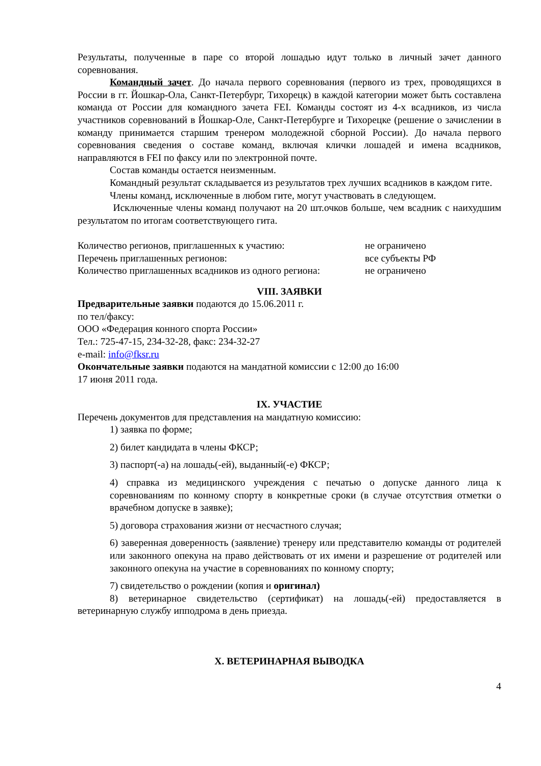Результаты, полученные в паре со второй лошадью идут только в личный зачет данного соревнования.
Командный зачет. До начала первого соревнования (первого из трех, проводящихся в России в гг. Йошкар-Ола, Санкт-Петербург, Тихорецк) в каждой категории может быть составлена команда от России для командного зачета FEI. Команды состоят из 4-х всадников, из числа участников соревнований в Йошкар-Оле, Санкт-Петербурге и Тихорецке (решение о зачислении в команду принимается старшим тренером молодежной сборной России). До начала первого соревнования сведения о составе команд, включая клички лошадей и имена всадников, направляются в FEI по факсу или по электронной почте.
Состав команды остается неизменным.
Командный результат складывается из результатов трех лучших всадников в каждом гите.
Члены команд, исключенные в любом гите, могут участвовать в следующем.
Исключенные члены команд получают на 20 шт.очков больше, чем всадник с наихудшим результатом по итогам соответствующего гита.
Количество регионов, приглашенных к участию: не ограничено
Перечень приглашенных регионов: все субъекты РФ
Количество приглашенных всадников из одного региона: не ограничено
VIII. ЗАЯВКИ
Предварительные заявки подаются до 15.06.2011 г.
по тел/факсу:
ООО «Федерация конного спорта России»
Тел.: 725-47-15, 234-32-28, факс: 234-32-27
e-mail: info@fksr.ru
Окончательные заявки подаются на мандатной комиссии с 12:00 до 16:00
17 июня 2011 года.
IX. УЧАСТИЕ
Перечень документов для представления на мандатную комиссию:
1) заявка по форме;
2) билет кандидата в члены ФКСР;
3) паспорт(-а) на лошадь(-ей), выданный(-е) ФКСР;
4) справка из медицинского учреждения с печатью о допуске данного лица к соревнованиям по конному спорту в конкретные сроки (в случае отсутствия отметки о врачебном допуске в заявке);
5) договора страхования жизни от несчастного случая;
6) заверенная доверенность (заявление) тренеру или представителю команды от родителей или законного опекуна на право действовать от их имени и разрешение от родителей или законного опекуна на участие в соревнованиях по конному спорту;
7) свидетельство о рождении (копия и оригинал)
8) ветеринарное свидетельство (сертификат) на лошадь(-ей) предоставляется в ветеринарную службу ипподрома в день приезда.
X. ВЕТЕРИНАРНАЯ ВЫВОДКА
4